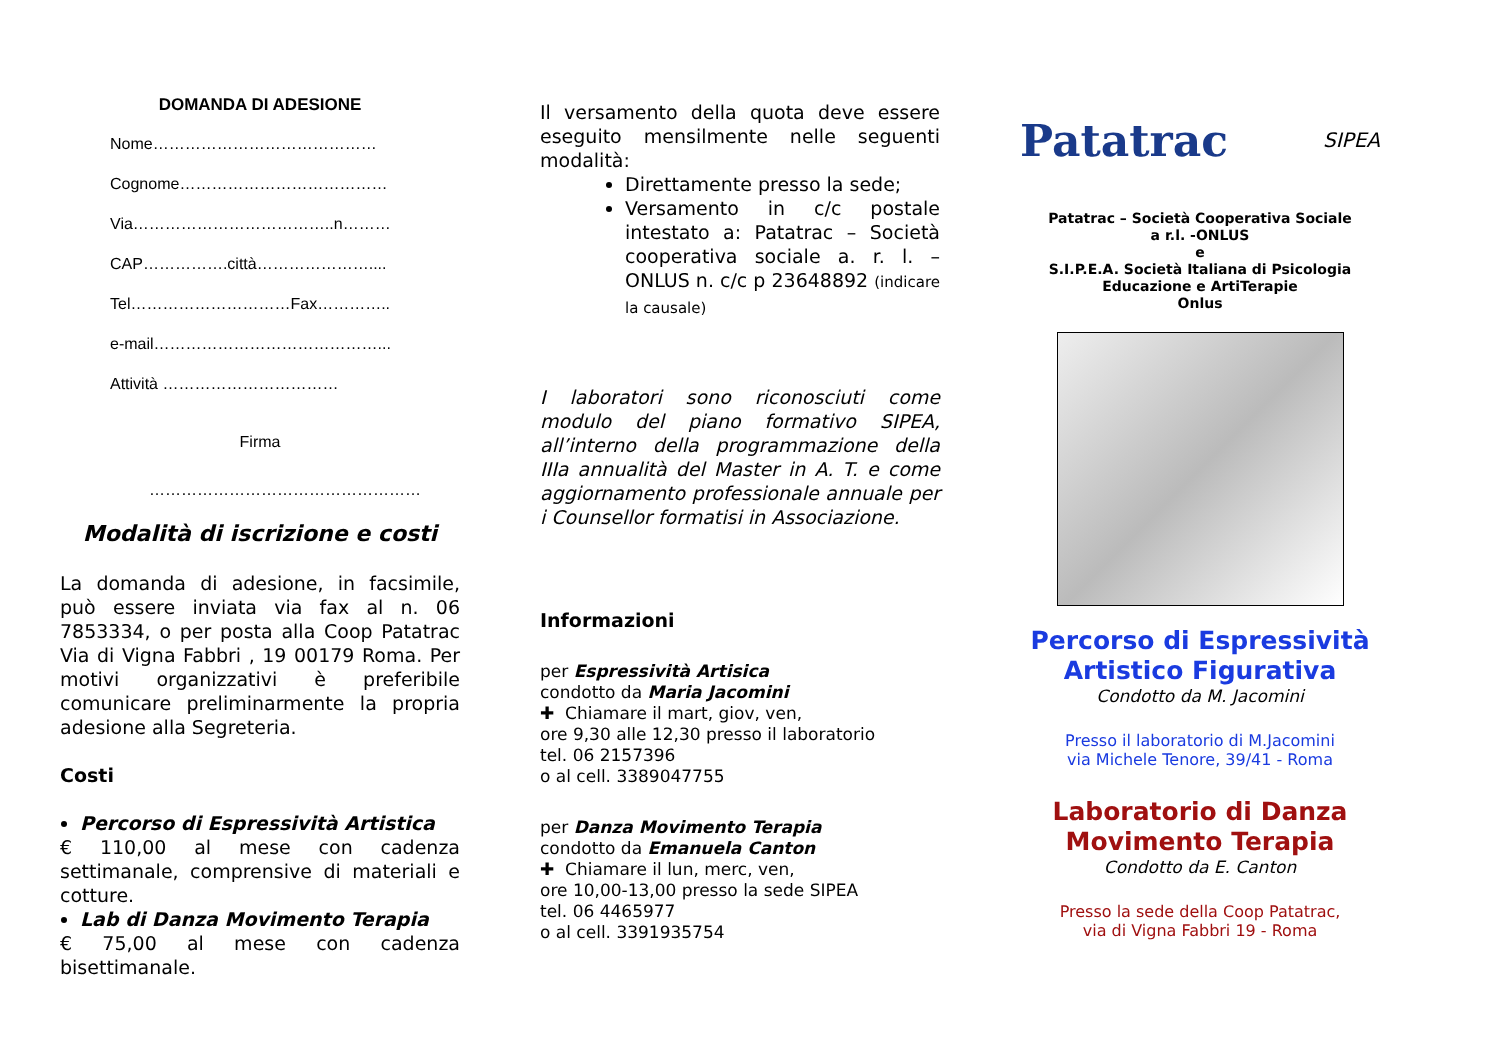DOMANDA DI ADESIONE
Nome……………………………………
Cognome…………………………………
Via………………………………..n………
CAP…………….città…………………....
Tel…………………………Fax…………..
e-mail……………………………………...
Attività ……………………………
Firma
……………………………………………
Modalità di iscrizione e costi
La domanda di adesione, in facsimile, può essere inviata via fax al n. 06 7853334, o per posta alla Coop Patatrac Via di Vigna Fabbri , 19 00179 Roma. Per motivi organizzativi è preferibile comunicare preliminarmente la propria adesione alla Segreteria.
Costi
Percorso di Espressività Artistica
€ 110,00 al mese con cadenza settimanale, comprensive di materiali e cotture.
Lab di Danza Movimento Terapia
€ 75,00 al mese con cadenza bisettimanale.
Il versamento della quota deve essere eseguito mensilmente nelle seguenti modalità:
Direttamente presso la sede;
Versamento in c/c postale intestato a: Patatrac – Società cooperativa sociale a. r. l. – ONLUS n. c/c p 23648892 (indicare la causale)
I laboratori sono riconosciuti come modulo del piano formativo SIPEA, all’interno della programmazione della IIIa annualità del Master in A. T. e come aggiornamento professionale annuale per i Counsellor formatisi in Associazione.
Informazioni
per Espressività Artisica
condotto da Maria Jacomini
✚ Chiamare il mart, giov, ven,
ore 9,30 alle 12,30 presso il laboratorio
tel. 06 2157396
o al cell. 3389047755
per Danza Movimento Terapia
condotto da Emanuela Canton
✚ Chiamare il lun, merc, ven,
ore 10,00-13,00 presso la sede SIPEA
tel. 06 4465977
o al cell. 3391935754
Patatrac SIPEA
Patatrac – Società Cooperativa Sociale
a r.l. -ONLUS
e
S.I.P.E.A. Società Italiana di Psicologia
Educazione e ArtiTerapie
Onlus
Percorso di Espressività
Artistico Figurativa
Condotto da M. Jacomini
Presso il laboratorio di M.Jacomini
via Michele Tenore, 39/41 - Roma
Laboratorio di Danza
Movimento Terapia
Condotto da E. Canton
Presso la sede della Coop Patatrac,
via di Vigna Fabbri 19 - Roma